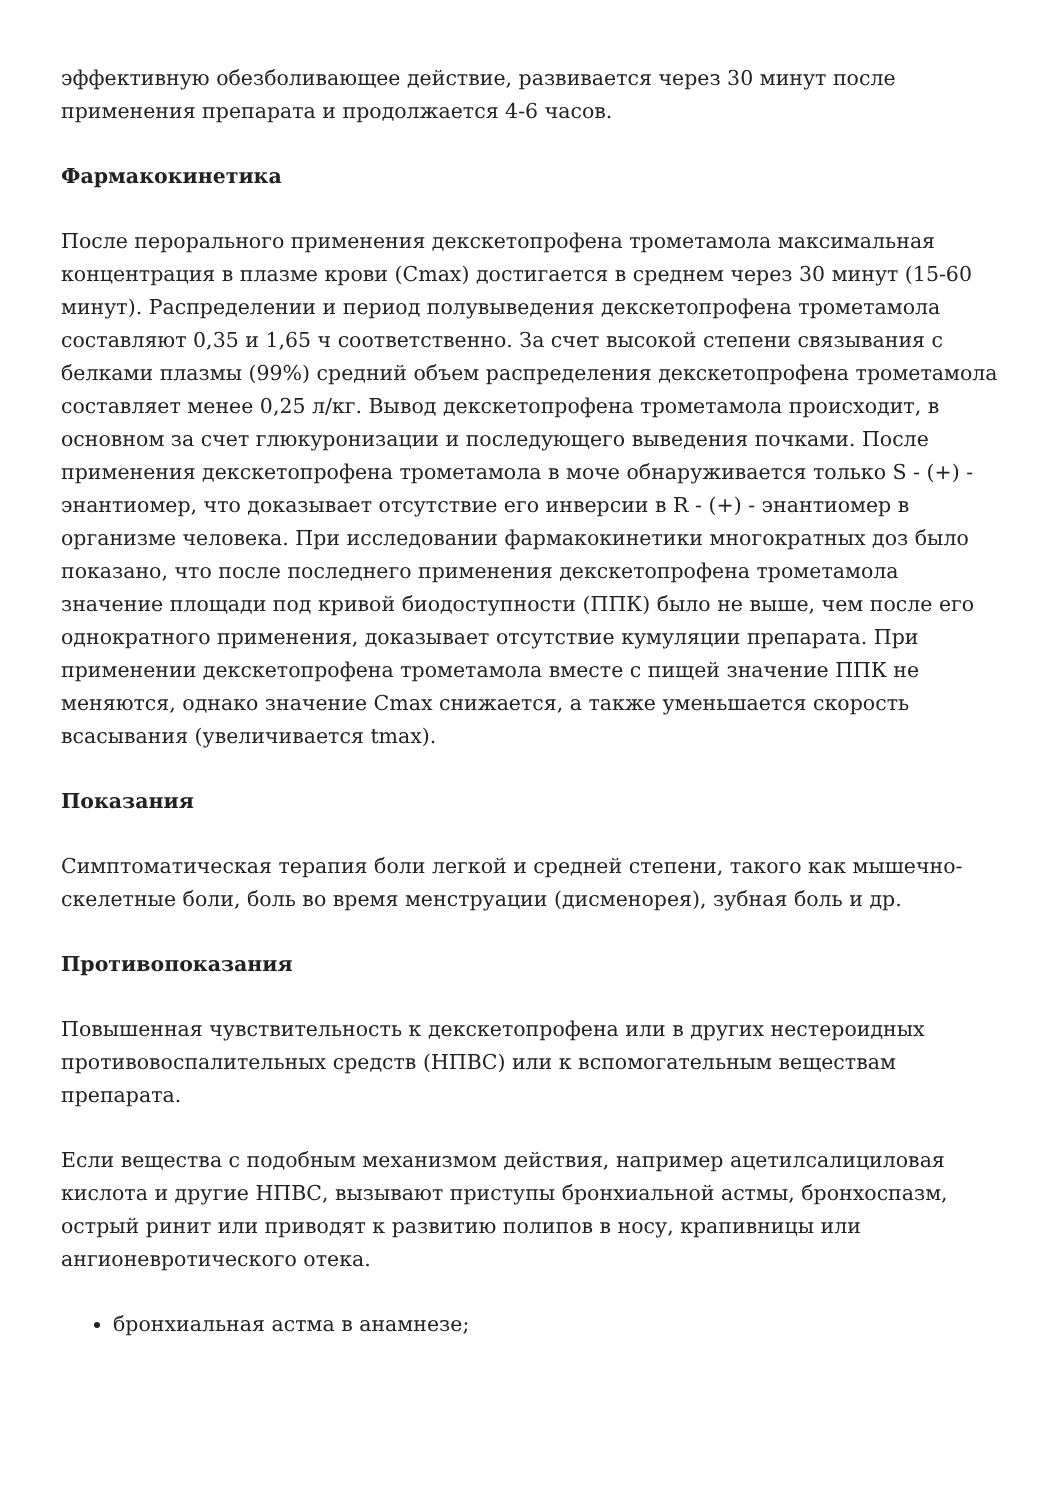эффективную обезболивающее действие, развивается через 30 минут после применения препарата и продолжается 4-6 часов.
Фармакокинетика
После перорального применения декскетопрофена трометамола максимальная концентрация в плазме крови (Cmax) достигается в среднем через 30 минут (15-60 минут). Распределении и период полувыведения декскетопрофена трометамола составляют 0,35 и 1,65 ч соответственно. За счет высокой степени связывания с белками плазмы (99%) средний объем распределения декскетопрофена трометамола составляет менее 0,25 л/кг. Вывод декскетопрофена трометамола происходит, в основном за счет глюкуронизации и последующего выведения почками. После применения декскетопрофена трометамола в моче обнаруживается только S - (+) - энантиомер, что доказывает отсутствие его инверсии в R - (+) - энантиомер в организме человека. При исследовании фармакокинетики многократных доз было показано, что после последнего применения декскетопрофена трометамола значение площади под кривой биодоступности (ППК) было не выше, чем после его однократного применения, доказывает отсутствие кумуляции препарата. При применении декскетопрофена трометамола вместе с пищей значение ППК не меняются, однако значение Cmax снижается, а также уменьшается скорость всасывания (увеличивается tmax).
Показания
Симптоматическая терапия боли легкой и средней степени, такого как мышечно-скелетные боли, боль во время менструации (дисменорея), зубная боль и др.
Противопоказания
Повышенная чувствительность к декскетопрофена или в других нестероидных противовоспалительных средств (НПВС) или к вспомогательным веществам препарата.
Если вещества с подобным механизмом действия, например ацетилсалициловая кислота и другие НПВС, вызывают приступы бронхиальной астмы, бронхоспазм, острый ринит или приводят к развитию полипов в носу, крапивницы или ангионевротического отека.
бронхиальная астма в анамнезе;